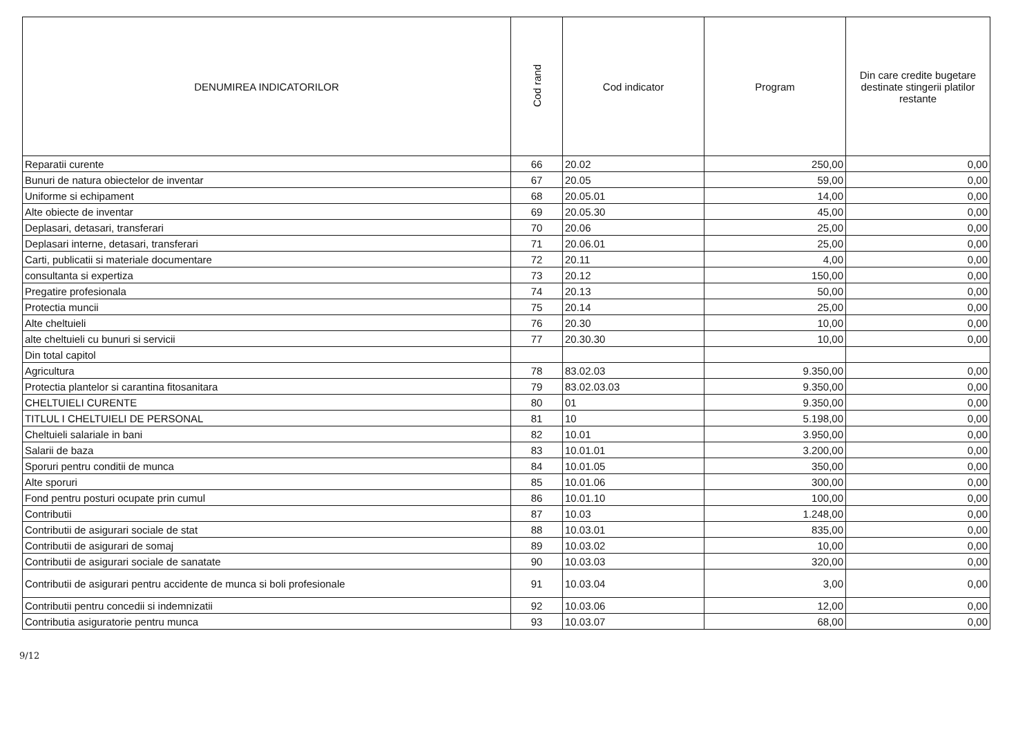| DENUMIREA INDICATORILOR | Cod rand | Cod indicator | Program | Din care credite bugetare destinate stingerii platilor restante |
| --- | --- | --- | --- | --- |
| Reparatii curente | 66 | 20.02 | 250,00 | 0,00 |
| Bunuri de natura obiectelor de inventar | 67 | 20.05 | 59,00 | 0,00 |
| Uniforme si echipament | 68 | 20.05.01 | 14,00 | 0,00 |
| Alte obiecte de inventar | 69 | 20.05.30 | 45,00 | 0,00 |
| Deplasari, detasari, transferari | 70 | 20.06 | 25,00 | 0,00 |
| Deplasari interne, detasari, transferari | 71 | 20.06.01 | 25,00 | 0,00 |
| Carti, publicatii si materiale documentare | 72 | 20.11 | 4,00 | 0,00 |
| consultanta si expertiza | 73 | 20.12 | 150,00 | 0,00 |
| Pregatire profesionala | 74 | 20.13 | 50,00 | 0,00 |
| Protectia muncii | 75 | 20.14 | 25,00 | 0,00 |
| Alte cheltuieli | 76 | 20.30 | 10,00 | 0,00 |
| alte cheltuieli cu bunuri si servicii | 77 | 20.30.30 | 10,00 | 0,00 |
| Din total capitol | | | | |
| Agricultura | 78 | 83.02.03 | 9.350,00 | 0,00 |
| Protectia plantelor si carantina fitosanitara | 79 | 83.02.03.03 | 9.350,00 | 0,00 |
| CHELTUIELI CURENTE | 80 | 01 | 9.350,00 | 0,00 |
| TITLUL I CHELTUIELI DE PERSONAL | 81 | 10 | 5.198,00 | 0,00 |
| Cheltuieli salariale in bani | 82 | 10.01 | 3.950,00 | 0,00 |
| Salarii de baza | 83 | 10.01.01 | 3.200,00 | 0,00 |
| Sporuri pentru conditii de munca | 84 | 10.01.05 | 350,00 | 0,00 |
| Alte sporuri | 85 | 10.01.06 | 300,00 | 0,00 |
| Fond pentru posturi ocupate prin cumul | 86 | 10.01.10 | 100,00 | 0,00 |
| Contributii | 87 | 10.03 | 1.248,00 | 0,00 |
| Contributii de asigurari sociale de stat | 88 | 10.03.01 | 835,00 | 0,00 |
| Contributii de asigurari de somaj | 89 | 10.03.02 | 10,00 | 0,00 |
| Contributii de asigurari sociale de sanatate | 90 | 10.03.03 | 320,00 | 0,00 |
| Contributii de asigurari pentru accidente de munca si boli profesionale | 91 | 10.03.04 | 3,00 | 0,00 |
| Contributii pentru concedii si indemnizatii | 92 | 10.03.06 | 12,00 | 0,00 |
| Contributia asiguratorie pentru munca | 93 | 10.03.07 | 68,00 | 0,00 |
9/12